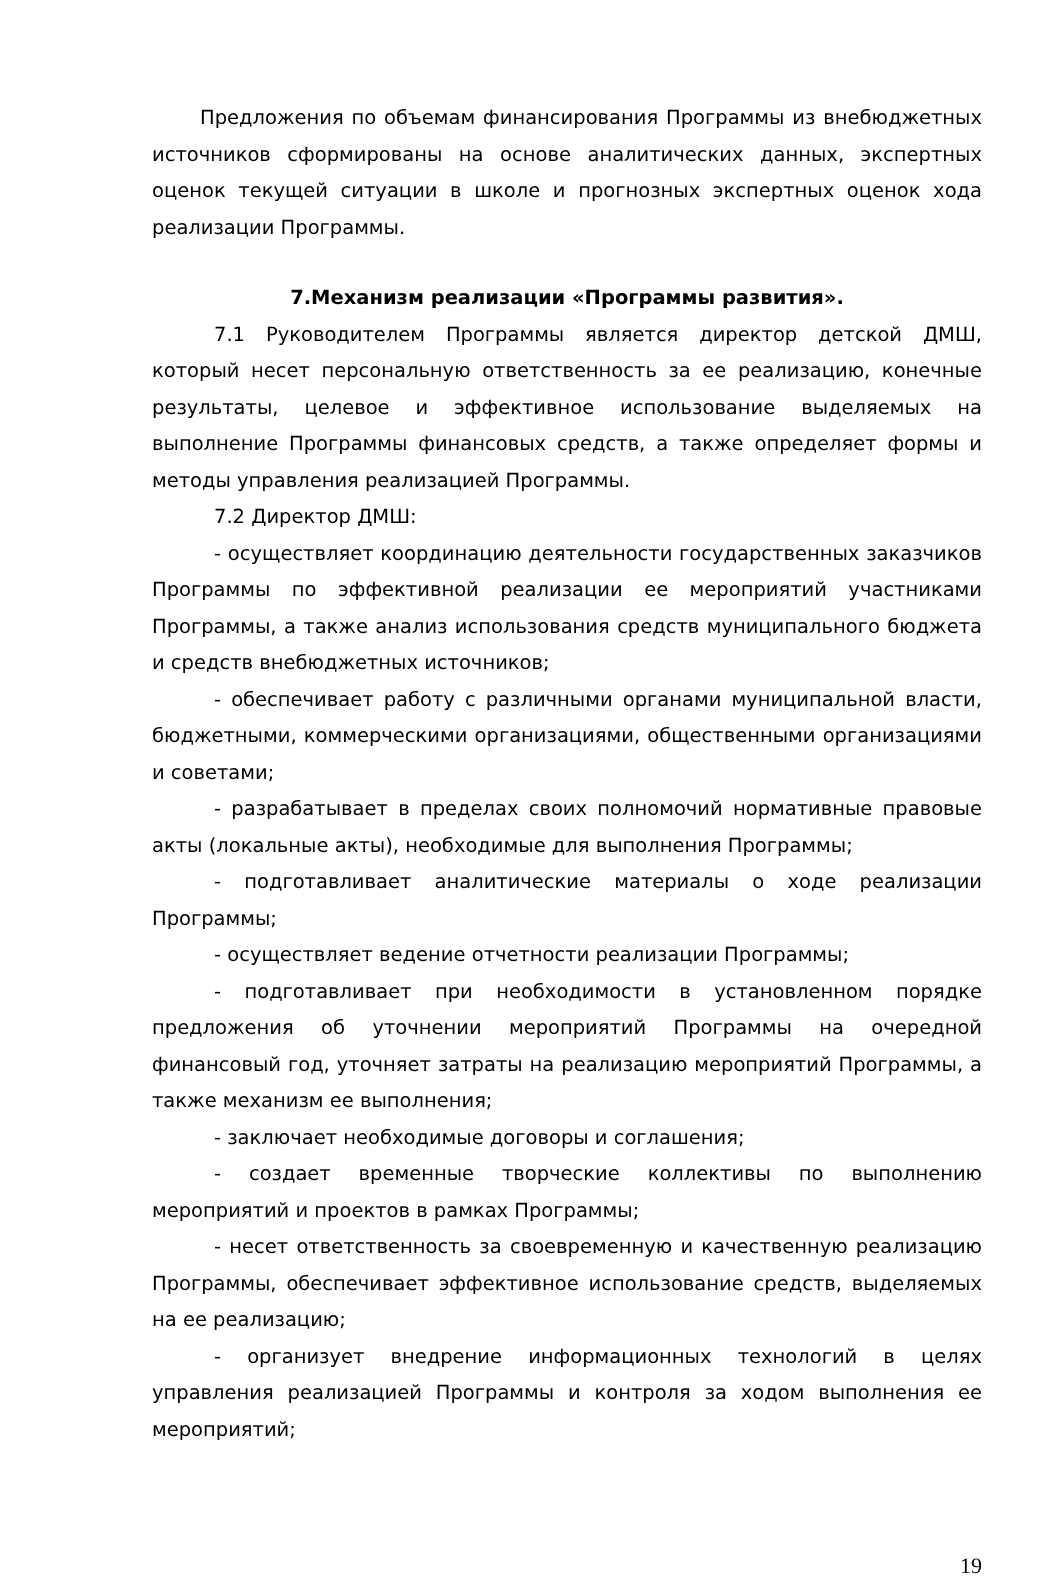Предложения по объемам финансирования Программы из внебюджетных источников сформированы на основе аналитических данных, экспертных оценок текущей ситуации в школе и прогнозных экспертных оценок хода реализации Программы.
7.Механизм реализации «Программы развития».
7.1 Руководителем Программы является директор детской ДМШ, который несет персональную ответственность за ее реализацию, конечные результаты, целевое и эффективное использование выделяемых на выполнение Программы финансовых средств, а также определяет формы и методы управления реализацией Программы.
7.2 Директор ДМШ:
- осуществляет координацию деятельности государственных заказчиков Программы по эффективной реализации ее мероприятий участниками Программы, а также анализ использования средств муниципального бюджета и средств внебюджетных источников;
- обеспечивает работу с различными органами муниципальной власти, бюджетными, коммерческими организациями, общественными организациями и советами;
- разрабатывает в пределах своих полномочий нормативные правовые акты (локальные акты), необходимые для выполнения Программы;
- подготавливает аналитические материалы о ходе реализации Программы;
- осуществляет ведение отчетности реализации Программы;
- подготавливает при необходимости в установленном порядке предложения об уточнении мероприятий Программы на очередной финансовый год, уточняет затраты на реализацию мероприятий Программы, а также механизм ее выполнения;
- заключает необходимые договоры и соглашения;
- создает временные творческие коллективы по выполнению мероприятий и проектов в рамках Программы;
- несет ответственность за своевременную и качественную реализацию Программы, обеспечивает эффективное использование средств, выделяемых на ее реализацию;
- организует внедрение информационных технологий в целях управления реализацией Программы и контроля за ходом выполнения ее мероприятий;
19